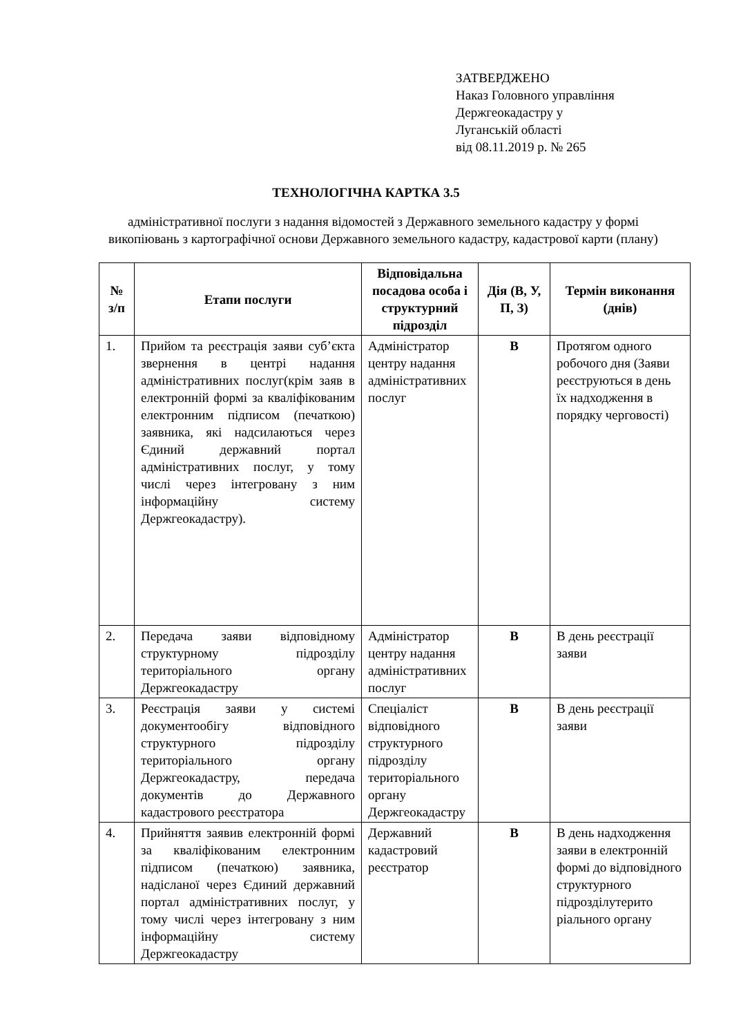ЗАТВЕРДЖЕНО
Наказ Головного управління
Держгеокадастру у
Луганській області
від 08.11.2019 р. № 265
ТЕХНОЛОГІЧНА КАРТКА 3.5
адміністративної послуги з надання відомостей з Державного земельного кадастру у формі викопіювань з картографічної основи Державного земельного кадастру, кадастрової карти (плану)
| № з/п | Етапи послуги | Відповідальна посадова особа і структурний підрозділ | Дія (В, У, П, З) | Термін виконання (днів) |
| --- | --- | --- | --- | --- |
| 1. | Прийом та реєстрація заяви суб’єкта звернення в центрі надання адміністративних послуг(крім заяв в електронній формі за кваліфікованим електронним підписом (печаткою) заявника, які надсилаються через Єдиний державний портал адміністративних послуг, у тому числі через інтегровану з ним інформаційну систему Держгеокадастру). | Адміністратор центру надання адміністративних послуг | В | Протягом одного робочого дня (Заяви реєструються в день їх надходження в порядку черговості) |
| 2. | Передача заяви відповідному структурному підрозділу територіального органу Держгеокадастру | Адміністратор центру надання адміністративних послуг | В | В день реєстрації заяви |
| 3. | Реєстрація заяви у системі документообігу відповідного структурного підрозділу територіального органу Держгеокадастру, передача документів до Державного кадастрового реєстратора | Спеціаліст відповідного структурного підрозділу територіального органу Держгеокадастру | В | В день реєстрації заяви |
| 4. | Прийняття заявив електронній формі за кваліфікованим електронним підписом (печаткою) заявника, надісланої через Єдиний державний портал адміністративних послуг, у тому числі через інтегровану з ним інформаційну систему Держгеокадастру | Державний кадастровий реєстратор | В | В день надходження заяви в електронній формі до відповідного структурного підрозділутерито ріального органу |